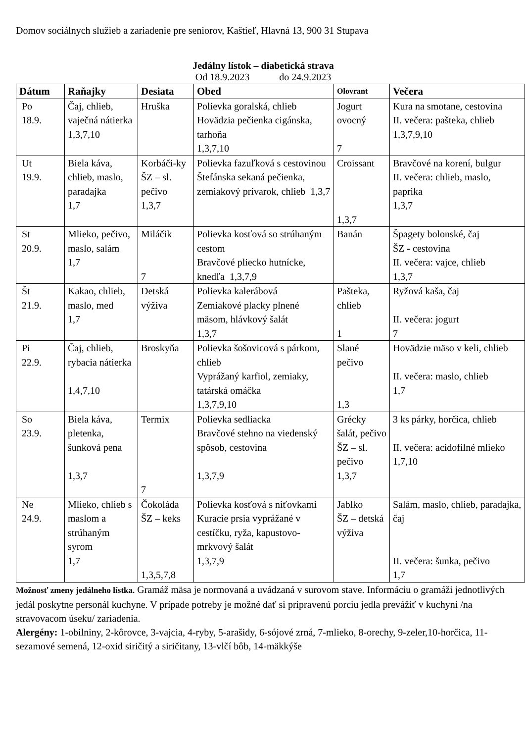Domov sociálnych služieb a zariadenie pre seniorov, Kaštieľ, Hlavná 13, 900 31 Stupava
Jedálny lístok – diabetická strava
Od 18.9.2023 do 24.9.2023
| Dátum | Raňajky | Desiata | Obed | Olovrant | Večera |
| --- | --- | --- | --- | --- | --- |
| Po 18.9. | Čaj, chlieb, vaječná nátierka 1,3,7,10 | Hruška | Polievka goralská, chlieb Hovädzia pečienka cigánska, tarhoňa 1,3,7,10 | Jogurt ovocný 7 | Kura na smotane, cestovina II. večera: pašteka, chlieb 1,3,7,9,10 |
| Ut 19.9. | Biela káva, chlieb, maslo, paradajka 1,7 | Korbáči-ky ŠZ – sl. pečivo 1,3,7 | Polievka fazuľková s cestovinou Štefánska sekaná pečienka, zemiakový prívarok, chlieb 1,3,7 | Croissant 1,3,7 | Bravčové na korení, bulgur II. večera: chlieb, maslo, paprika 1,3,7 |
| St 20.9. | Mlieko, pečivo, maslo, salám 1,7 | Miláčik 7 | Polievka kosťová so strúhaným cestom Bravčové pliecko hutnícke, knedľa 1,3,7,9 | Banán | Špagety bolonské, čaj ŠZ - cestovina II. večera: vajce, chlieb 1,3,7 |
| Št 21.9. | Kakao, chlieb, maslo, med 1,7 | Detská výživa | Polievka kalerábová Zemiakové placky plnené mäsom, hlávkový šalát 1,3,7 | Pašteka, chlieb 1 | Ryžová kaša, čaj II. večera: jogurt 7 |
| Pi 22.9. | Čaj, chlieb, rybacia nátierka 1,4,7,10 | Broskyňa | Polievka šošovicová s párkom, chlieb Vyprážaný karfiol, zemiaky, tatárská omáčka 1,3,7,9,10 | Slané pečivo 1,3 | Hovädzie mäso v keli, chlieb II. večera: maslo, chlieb 1,7 |
| So 23.9. | Biela káva, pletenka, šunková pena 1,3,7 | Termix 7 | Polievka sedliacka Bravčové stehno na viedenský spôsob, cestovina 1,3,7,9 | Grécky šalát, pečivo ŠZ – sl. pečivo 1,3,7 | 3 ks párky, horčica, chlieb II. večera: acidofilné mlieko 1,7,10 |
| Ne 24.9. | Mlieko, chlieb s maslom a strúhaným syrom 1,7 | Čokoláda ŠZ – keks 1,3,5,7,8 | Polievka kosťová s niťovkami Kuracie prsia vyprážané v cestíčku, ryža, kapustovo-mrkvový šalát 1,3,7,9 | Jablko ŠZ – detská výživa | Salám, maslo, chlieb, paradajka, čaj II. večera: šunka, pečivo 1,7 |
Možnosť zmeny jedálneho lístka. Gramáž mäsa je normovaná a uvádzaná v surovom stave. Informáciu o gramáži jednotlivých jedál poskytne personál kuchyne. V prípade potreby je možné dať si pripravenú porciu jedla prevážiť v kuchyni /na stravovacom úseku/ zariadenia.
Alergény: 1-obilniny, 2-kôrovce, 3-vajcia, 4-ryby, 5-arašidy, 6-sójové zrná, 7-mlieko, 8-orechy, 9-zeler,10-horčica, 11-sezamové semená, 12-oxid siričitý a siričitany, 13-vlčí bôb, 14-mäkkýše